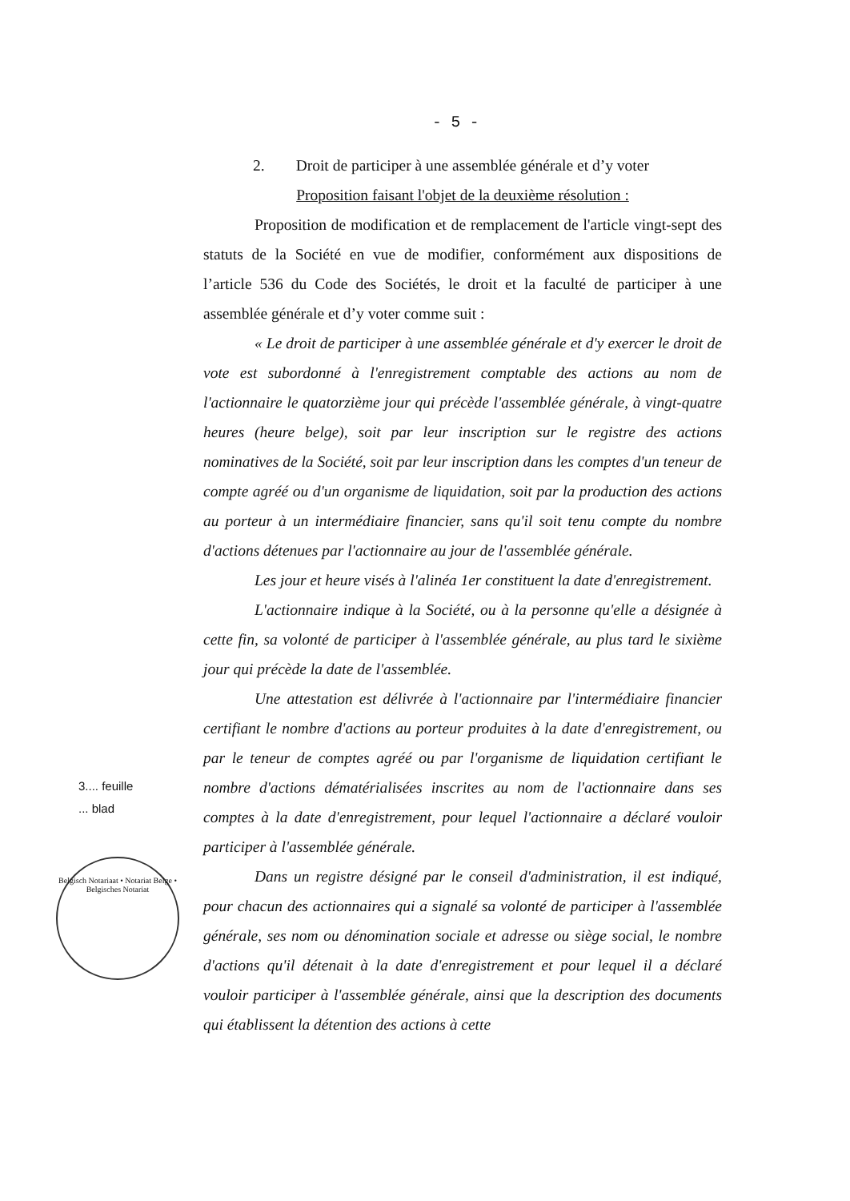- 5 -
2. Droit de participer à une assemblée générale et d’y voter
Proposition faisant l'objet de la deuxième résolution :
Proposition de modification et de remplacement de l'article vingt-sept des statuts de la Société en vue de modifier, conformément aux dispositions de l’article 536 du Code des Sociétés, le droit et la faculté de participer à une assemblée générale et d’y voter comme suit :
« Le droit de participer à une assemblée générale et d'y exercer le droit de vote est subordonné à l'enregistrement comptable des actions au nom de l'actionnaire le quatorzième jour qui précède l'assemblée générale, à vingt-quatre heures (heure belge), soit par leur inscription sur le registre des actions nominatives de la Société, soit par leur inscription dans les comptes d'un teneur de compte agréé ou d'un organisme de liquidation, soit par la production des actions au porteur à un intermédiaire financier, sans qu'il soit tenu compte du nombre d'actions détenues par l'actionnaire au jour de l'assemblée générale.
Les jour et heure visés à l'alinéa 1er constituent la date d'enregistrement.
L'actionnaire indique à la Société, ou à la personne qu'elle a désignée à cette fin, sa volonté de participer à l'assemblée générale, au plus tard le sixième jour qui précède la date de l'assemblée.
Une attestation est délivrée à l'actionnaire par l'intermédiaire financier certifiant le nombre d'actions au porteur produites à la date d'enregistrement, ou par le teneur de comptes agréé ou par l'organisme de liquidation certifiant le nombre d'actions dématérialisées inscrites au nom de l'actionnaire dans ses comptes à la date d'enregistrement, pour lequel l'actionnaire a déclaré vouloir participer à l'assemblée générale.
Dans un registre désigné par le conseil d'administration, il est indiqué, pour chacun des actionnaires qui a signalé sa volonté de participer à l'assemblée générale, ses nom ou dénomination sociale et adresse ou siège social, le nombre d'actions qu'il détenait à la date d'enregistrement et pour lequel il a déclaré vouloir participer à l'assemblée générale, ainsi que la description des documents qui établissent la détention des actions à cette
3.... feuille
... blad
Belgisch Notariaat • Notariat Belge • Belgisches Notariat